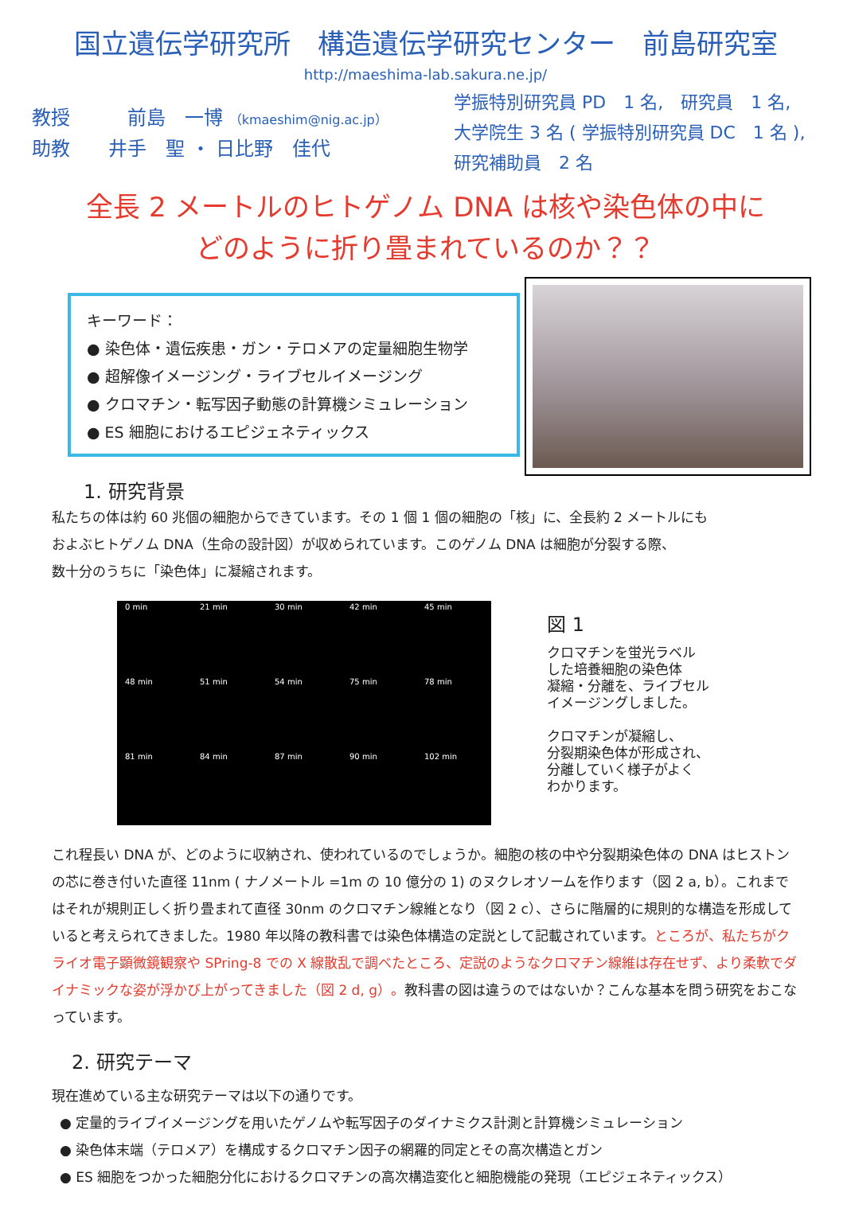国立遺伝学研究所　構造遺伝学研究センター　前島研究室
http://maeshima-lab.sakura.ne.jp/
教授　　　前島　一博 （kmaeshim@nig.ac.jp）
助教　　井手　聖 ・ 日比野　佳代
学振特別研究員 PD　1 名,　研究員　1 名,
大学院生 3 名 ( 学振特別研究員 DC　1 名 ),
研究補助員　2 名
全長 2 メートルのヒトゲノム DNA は核や染色体の中に
どのように折り畳まれているのか？？
キーワード：
● 染色体・遺伝疾患・ガン・テロメアの定量細胞生物学
● 超解像イメージング・ライブセルイメージング
● クロマチン・転写因子動態の計算機シミュレーション
● ES 細胞におけるエピジェネティックス
1. 研究背景
私たちの体は約 60 兆個の細胞からできています。その 1 個 1 個の細胞の「核」に、全長約 2 メートルにも
およぶヒトゲノム DNA（生命の設計図）が収められています。このゲノム DNA は細胞が分裂する際、
数十分のうちに「染色体」に凝縮されます。
0 min 21 min 30 min 42 min 45 min 48 min 51 min 54 min 75 min 78 min 81 min 84 min 87 min 90 min 102 min
図 1
クロマチンを蛍光ラベル
した培養細胞の染色体
凝縮・分離を、ライブセル
イメージングしました。
クロマチンが凝縮し、
分裂期染色体が形成され、
分離していく様子がよく
わかります。
これ程長い DNA が、どのように収納され、使われているのでしょうか。細胞の核の中や分裂期染色体の DNA はヒストンの芯に巻き付いた直径 11nm ( ナノメートル =1m の 10 億分の 1) のヌクレオソームを作ります（図 2 a, b）。これまではそれが規則正しく折り畳まれて直径 30nm のクロマチン線維となり（図 2 c）、さらに階層的に規則的な構造を形成していると考えられてきました。1980 年以降の教科書では染色体構造の定説として記載されています。ところが、私たちがクライオ電子顕微鏡観察や SPring-8 での X 線散乱で調べたところ、定説のようなクロマチン線維は存在せず、より柔軟でダイナミックな姿が浮かび上がってきました（図 2 d, g）。教科書の図は違うのではないか？こんな基本を問う研究をおこなっています。
2. 研究テーマ
現在進めている主な研究テーマは以下の通りです。
● 定量的ライブイメージングを用いたゲノムや転写因子のダイナミクス計測と計算機シミュレーション
● 染色体末端（テロメア）を構成するクロマチン因子の網羅的同定とその高次構造とガン
● ES 細胞をつかった細胞分化におけるクロマチンの高次構造変化と細胞機能の発現（エピジェネティックス）